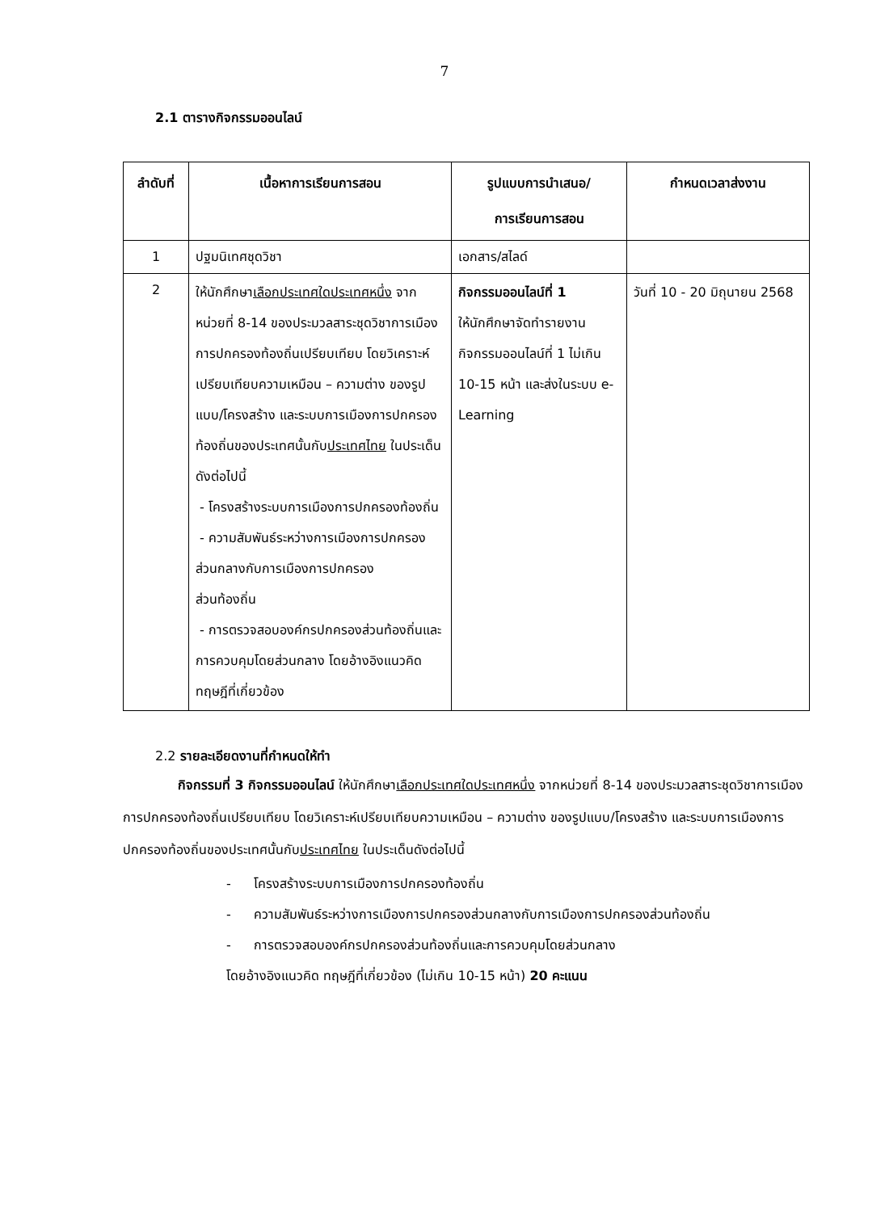7
2.1 ตารางกิจกรรมออนไลน์
| ลำดับที่ | เนื้อหาการเรียนการสอน | รูปแบบการนำเสนอ/ การเรียนการสอน | กำหนดเวลาส่งงาน |
| --- | --- | --- | --- |
| 1 | ปฐมนิเทศชุดวิชา | เอกสาร/สไลด์ | |
| 2 | ให้นักศึกษา เลือกประเทศใดประเทศหนึ่ง จากหน่วยที่ 8-14 ของประมวลสาระชุดวิชาการเมืองการปกครองท้องถิ่นเปรียบเทียบ โดยวิเคราะห์เปรียบเทียบความเหมือน – ความต่าง ของรูปแบบ/โครงสร้าง และระบบการเมืองการปกครองท้องถิ่นของประเทศนั้นกับ ประเทศไทย ในประเด็นดังต่อไปนี้ - โครงสร้างระบบการเมืองการปกครองท้องถิ่น - ความสัมพันธ์ระหว่างการเมืองการปกครองส่วนกลางกับการเมืองการปกครอง ส่วนท้องถิ่น - การตรวจสอบองค์กรปกครองส่วนท้องถิ่นและการควบคุมโดยส่วนกลาง โดยอ้างอิงแนวคิด ทฤษฎีที่เกี่ยวข้อง | กิจกรรมออนไลน์ที่ 1 ให้นักศึกษาจัดทำรายงานกิจกรรมออนไลน์ที่ 1 ไม่เกิน 10-15 หน้า และส่งในระบบ e-Learning | วันที่ 10 - 20 มิถุนายน 2568 |
2.2 รายละเอียดงานที่กำหนดให้ทำ
กิจกรรมที่ 3 กิจกรรมออนไลน์ ให้นักศึกษาเลือกประเทศใดประเทศหนึ่ง จากหน่วยที่ 8-14 ของประมวลสาระชุดวิชาการเมืองการปกครองท้องถิ่นเปรียบเทียบ โดยวิเคราะห์เปรียบเทียบความเหมือน – ความต่าง ของรูปแบบ/โครงสร้าง และระบบการเมืองการปกครองท้องถิ่นของประเทศนั้นกับประเทศไทย ในประเด็นดังต่อไปนี้
- โครงสร้างระบบการเมืองการปกครองท้องถิ่น
- ความสัมพันธ์ระหว่างการเมืองการปกครองส่วนกลางกับการเมืองการปกครองส่วนท้องถิ่น
- การตรวจสอบองค์กรปกครองส่วนท้องถิ่นและการควบคุมโดยส่วนกลาง
โดยอ้างอิงแนวคิด ทฤษฎีที่เกี่ยวข้อง (ไม่เกิน 10-15 หน้า) 20 คะแนน